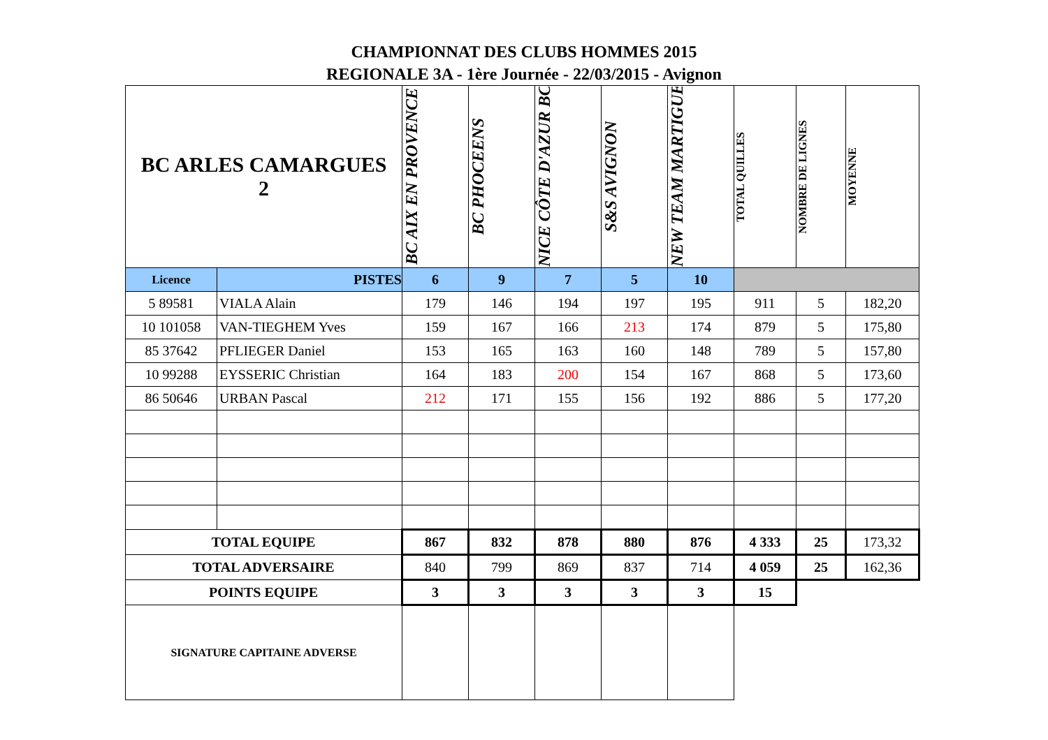CHAMPIONNAT DES CLUBS HOMMES 2015
REGIONALE 3A - 1ère Journée - 22/03/2015 - Avignon
| BC ARLES CAMARGUES 2 | | BC AIX EN PROVENCE | BC PHOCEENS | NICE CÔTE D'AZUR BC | S&S AVIGNON | NEW TEAM MARTIGUES | TOTAL QUILLES | NOMBRE DE LIGNES | MOYENNE |
| Licence | PISTES | 6 | 9 | 7 | 5 | 10 | | | |
| 5 89581 | VIALA Alain | 179 | 146 | 194 | 197 | 195 | 911 | 5 | 182,20 |
| 10 101058 | VAN-TIEGHEM Yves | 159 | 167 | 166 | 213 | 174 | 879 | 5 | 175,80 |
| 85 37642 | PFLIEGER Daniel | 153 | 165 | 163 | 160 | 148 | 789 | 5 | 157,80 |
| 10 99288 | EYSSERIC Christian | 164 | 183 | 200 | 154 | 167 | 868 | 5 | 173,60 |
| 86 50646 | URBAN Pascal | 212 | 171 | 155 | 156 | 192 | 886 | 5 | 177,20 |
| TOTAL EQUIPE | | 867 | 832 | 878 | 880 | 876 | 4 333 | 25 | 173,32 |
| TOTAL ADVERSAIRE | | 840 | 799 | 869 | 837 | 714 | 4 059 | 25 | 162,36 |
| POINTS EQUIPE | | 3 | 3 | 3 | 3 | 3 | 15 | | |
| SIGNATURE CAPITAINE ADVERSE | | | | | | | | | |